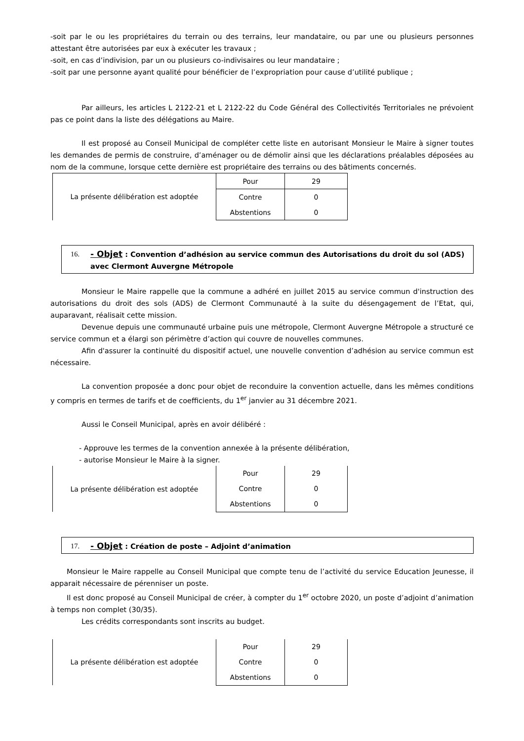-soit par le ou les propriétaires du terrain ou des terrains, leur mandataire, ou par une ou plusieurs personnes attestant être autorisées par eux à exécuter les travaux ;
-soit, en cas d’indivision, par un ou plusieurs co-indivisaires ou leur mandataire ;
-soit par une personne ayant qualité pour bénéficier de l’expropriation pour cause d’utilité publique ;
Par ailleurs, les articles L 2122-21 et L 2122-22 du Code Général des Collectivités Territoriales ne prévoient pas ce point dans la liste des délégations au Maire.
Il est proposé au Conseil Municipal de compléter cette liste en autorisant Monsieur le Maire à signer toutes les demandes de permis de construire, d’aménager ou de démolir ainsi que les déclarations préalables déposées au nom de la commune, lorsque cette dernière est propriétaire des terrains ou des bâtiments concernés.
| La présente délibération est adoptée | Pour | 29 |
| | Contre | 0 |
| | Abstentions | 0 |
16. - Objet : Convention d’adhésion au service commun des Autorisations du droit du sol (ADS) avec Clermont Auvergne Métropole
Monsieur le Maire rappelle que la commune a adhéré en juillet 2015 au service commun d'instruction des autorisations du droit des sols (ADS) de Clermont Communauté à la suite du désengagement de l’Etat, qui, auparavant, réalisait cette mission.
Devenue depuis une communauté urbaine puis une métropole, Clermont Auvergne Métropole a structuré ce service commun et a élargi son périmètre d’action qui couvre de nouvelles communes.
Afin d'assurer la continuité du dispositif actuel, une nouvelle convention d’adhésion au service commun est nécessaire.
La convention proposée a donc pour objet de reconduire la convention actuelle, dans les mêmes conditions y compris en termes de tarifs et de coefficients, du 1<sup>er</sup> janvier au 31 décembre 2021.
Aussi le Conseil Municipal, après en avoir délibéré :
- Approuve les termes de la convention annexée à la présente délibération,
- autorise Monsieur le Maire à la signer.
| La présente délibération est adoptée | Pour | 29 |
| | Contre | 0 |
| | Abstentions | 0 |
17. - Objet : Création de poste – Adjoint d’animation
Monsieur le Maire rappelle au Conseil Municipal que compte tenu de l’activité du service Education Jeunesse, il apparait nécessaire de pérenniser un poste.
Il est donc proposé au Conseil Municipal de créer, à compter du 1<sup>er</sup> octobre 2020, un poste d’adjoint d’animation à temps non complet (30/35).
Les crédits correspondants sont inscrits au budget.
| La présente délibération est adoptée | Pour | 29 |
| | Contre | 0 |
| | Abstentions | 0 |